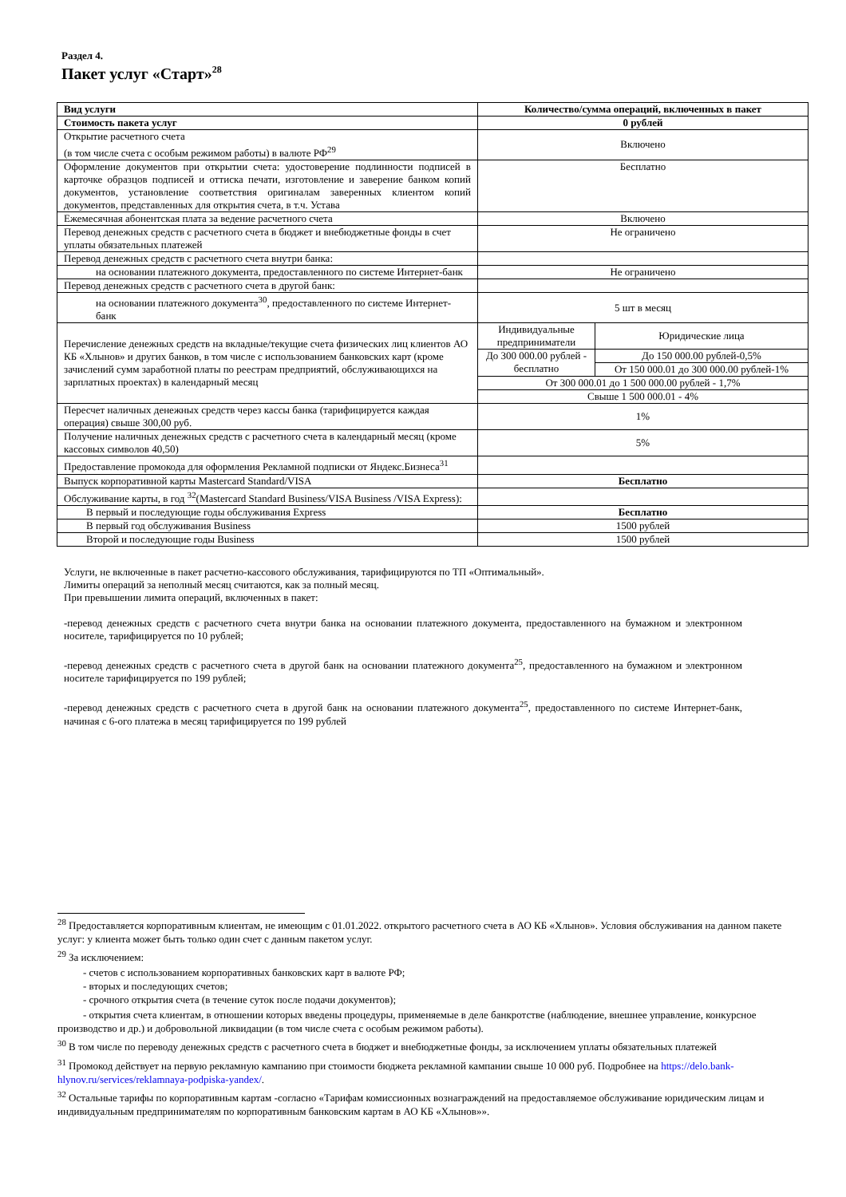Раздел 4.
Пакет услуг «Старт»<sup>28</sup>
| Вид услуги | Количество/сумма операций, включенных в пакет | |
| --- | --- | --- |
| Стоимость пакета услуг | 0 рублей | |
| Открытие расчетного счета (в том числе счета с особым режимом работы) в валюте РФ<sup>29</sup> | Включено | |
| Оформление документов при открытии счета: удостоверение подлинности подписей в карточке образцов подписей и оттиска печати, изготовление и заверение банком копий документов, установление соответствия оригиналам заверенных клиентом копий документов, представленных для открытия счета, в т.ч. Устава | Бесплатно | |
| Ежемесячная абонентская плата за ведение расчетного счета | Включено | |
| Перевод денежных средств с расчетного счета в бюджет и внебюджетные фонды в счет уплаты обязательных платежей | Не ограничено | |
| Перевод денежных средств с расчетного счета внутри банка: | | |
| на основании платежного документа, предоставленного по системе Интернет-банк | Не ограничено | |
| Перевод денежных средств с расчетного счета в другой банк: | | |
| на основании платежного документа<sup>30</sup>, предоставленного по системе Интернет-банк | 5 шт в месяц | |
| Перечисление денежных средств на вкладные/текущие счета физических лиц клиентов АО КБ «Хлынов» и других банков, в том числе с использованием банковских карт (кроме зачислений сумм заработной платы по реестрам предприятий, обслуживающихся на зарплатных проектах) в календарный месяц | Индивидуальные предприниматели | Юридические лица |
| | До 300 000.00 рублей - бесплатно | До 150 000.00 рублей-0,5% |
| | | От 150 000.01 до 300 000.00 рублей-1% |
| | От 300 000.01 до 1 500 000.00 рублей - 1,7% | |
| | Свыше 1 500 000.01 - 4% | |
| Пересчет наличных денежных средств через кассы банка (тарифицируется каждая операция) свыше 300,00 руб. | 1% | |
| Получение наличных денежных средств с расчетного счета в календарный месяц (кроме кассовых символов 40,50) | 5% | |
| Предоставление промокода для оформления Рекламной подписки от Яндекс.Бизнеса<sup>31</sup> | | |
| Выпуск корпоративной карты Mastercard Standard/VISA | Бесплатно | |
| Обслуживание карты, в год <sup>32</sup>(Mastercard Standard Business/VISA Business /VISA Express): | | |
| В первый и последующие годы обслуживания Express | Бесплатно | |
| В первый год обслуживания Business | 1500 рублей | |
| Второй и последующие годы Business | 1500 рублей | |
Услуги, не включенные в пакет расчетно-кассового обслуживания, тарифицируются по ТП «Оптимальный».
Лимиты операций за неполный месяц считаются, как за полный месяц.
При превышении лимита операций, включенных в пакет:
-перевод денежных средств с расчетного счета внутри банка на основании платежного документа, предоставленного на бумажном и электронном носителе, тарифицируется по 10 рублей;
-перевод денежных средств с расчетного счета в другой банк на основании платежного документа<sup>25</sup>, предоставленного на бумажном и электронном носителе тарифицируется по 199 рублей;
-перевод денежных средств с расчетного счета в другой банк на основании платежного документа<sup>25</sup>, предоставленного по системе Интернет-банк, начиная с 6-ого платежа в месяц тарифицируется по 199 рублей
<sup>28</sup> Предоставляется корпоративным клиентам, не имеющим с 01.01.2022. открытого расчетного счета в АО КБ «Хлынов». Условия обслуживания на данном пакете услуг: у клиента может быть только один счет с данным пакетом услуг.
<sup>29</sup> За исключением:
- счетов с использованием корпоративных банковских карт в валюте РФ;
- вторых и последующих счетов;
- срочного открытия счета (в течение суток после подачи документов);
- открытия счета клиентам, в отношении которых введены процедуры, применяемые в деле банкротстве (наблюдение, внешнее управление, конкурсное производство и др.) и добровольной ликвидации (в том числе счета с особым режимом работы).
<sup>30</sup> В том числе по переводу денежных средств с расчетного счета в бюджет и внебюджетные фонды, за исключением уплаты обязательных платежей
<sup>31</sup> Промокод действует на первую рекламную кампанию при стоимости бюджета рекламной кампании свыше 10 000 руб. Подробнее на https://delo.bank-hlynov.ru/services/reklamnaya-podpiska-yandex/.
<sup>32</sup> Остальные тарифы по корпоративным картам -согласно «Тарифам комиссионных вознаграждений на предоставляемое обслуживание юридическим лицам и индивидуальным предпринимателям по корпоративным банковским картам в АО КБ «Хлынов»».